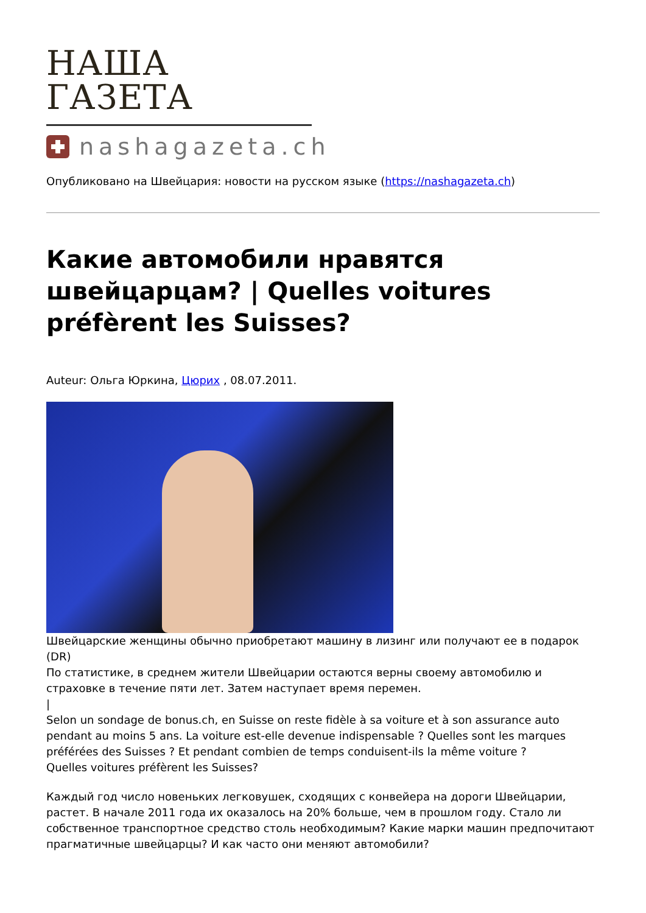НАША ГАЗЕТА
nashagazeta.ch
Опубликовано на Швейцария: новости на русском языке (https://nashagazeta.ch)
Какие автомобили нравятся швейцарцам? | Quelles voitures préfèrent les Suisses?
Auteur: Ольга Юркина, Цюрих , 08.07.2011.
Швейцарские женщины обычно приобретают машину в лизинг или получают ее в подарок (DR)
По статистике, в среднем жители Швейцарии остаются верны своему автомобилю и страховке в течение пяти лет. Затем наступает время перемен.
|
Selon un sondage de bonus.ch, en Suisse on reste fidèle à sa voiture et à son assurance auto pendant au moins 5 ans. La voiture est-elle devenue indispensable ? Quelles sont les marques préférées des Suisses ? Et pendant combien de temps conduisent-ils la même voiture ?
Quelles voitures préfèrent les Suisses?
Каждый год число новеньких легковушек, сходящих с конвейера на дороги Швейцарии, растет. В начале 2011 года их оказалось на 20% больше, чем в прошлом году. Стало ли собственное транспортное средство столь необходимым? Какие марки машин предпочитают прагматичные швейцарцы? И как часто они меняют автомобили?